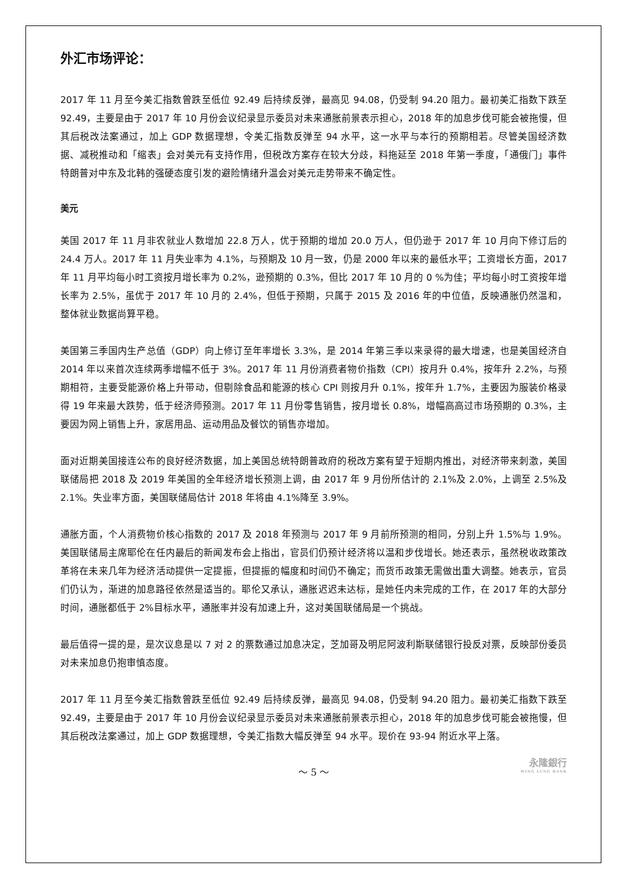外汇市场评论：
2017 年 11 月至今美汇指数曾跌至低位 92.49 后持续反弹，最高见 94.08，仍受制 94.20 阻力。最初美汇指数下跌至 92.49，主要是由于 2017 年 10 月份会议纪录显示委员对未来通胀前景表示担心，2018 年的加息步伐可能会被拖慢，但其后税改法案通过，加上 GDP 数据理想，令美汇指数反弹至 94 水平，这一水平与本行的预期相若。尽管美国经济数据、减税推动和「缩表」会对美元有支持作用，但税改方案存在较大分歧，料拖延至 2018 年第一季度，「通俄门」事件特朗普对中东及北韩的强硬态度引发的避险情绪升温会对美元走势带来不确定性。
美元
美国 2017 年 11 月非农就业人数增加 22.8 万人，优于预期的增加 20.0 万人，但仍逊于 2017 年 10 月向下修订后的 24.4 万人。2017 年 11 月失业率为 4.1%，与预期及 10 月一致，仍是 2000 年以来的最低水平；工资增长方面，2017 年 11 月平均每小时工资按月增长率为 0.2%，逊预期的 0.3%，但比 2017 年 10 月的 0 %为佳；平均每小时工资按年增长率为 2.5%，虽优于 2017 年 10 月的 2.4%，但低于预期，只属于 2015 及 2016 年的中位值，反映通胀仍然温和，整体就业数据尚算平稳。
美国第三季国内生产总值（GDP）向上修订至年率增长 3.3%，是 2014 年第三季以来录得的最大增速，也是美国经济自 2014 年以来首次连续两季增幅不低于 3%。2017 年 11 月份消费者物价指数（CPI）按月升 0.4%，按年升 2.2%，与预期相符，主要受能源价格上升带动，但剔除食品和能源的核心 CPI 则按月升 0.1%，按年升 1.7%，主要因为服装价格录得 19 年来最大跌势，低于经济师预测。2017 年 11 月份零售销售，按月增长 0.8%，增幅高高过市场预期的 0.3%，主要因为网上销售上升，家居用品、运动用品及餐饮的销售亦增加。
面对近期美国接连公布的良好经济数据，加上美国总统特朗普政府的税改方案有望于短期内推出，对经济带来刺激，美国联储局把 2018 及 2019 年美国的全年经济增长预测上调，由 2017 年 9 月份所估计的 2.1%及 2.0%，上调至 2.5%及 2.1%。失业率方面，美国联储局估计 2018 年将由 4.1%降至 3.9%。
通胀方面，个人消费物价核心指数的 2017 及 2018 年预测与 2017 年 9 月前所预测的相同，分别上升 1.5%与 1.9%。美国联储局主席耶伦在任内最后的新闻发布会上指出，官员们仍预计经济将以温和步伐增长。她还表示，虽然税收政策改革将在未来几年为经济活动提供一定提振，但提振的幅度和时间仍不确定；而货币政策无需做出重大调整。她表示，官员们仍认为，渐进的加息路径依然是适当的。耶伦又承认，通胀迟迟未达标，是她任内未完成的工作，在 2017 年的大部分时间，通胀都低于 2%目标水平，通胀率并没有加速上升，这对美国联储局是一个挑战。
最后值得一提的是，是次议息是以 7 对 2 的票数通过加息决定，芝加哥及明尼阿波利斯联储银行投反对票，反映部份委员对未来加息仍抱审慎态度。
2017 年 11 月至今美汇指数曾跌至低位 92.49 后持续反弹，最高见 94.08，仍受制 94.20 阻力。最初美汇指数下跌至 92.49，主要是由于 2017 年 10 月份会议纪录显示委员对未来通胀前景表示担心，2018 年的加息步伐可能会被拖慢，但其后税改法案通过，加上 GDP 数据理想，令美汇指数大幅反弹至 94 水平。现价在 93-94 附近水平上落。
～ 5 ～
永隆銀行
WING LUNG BANK